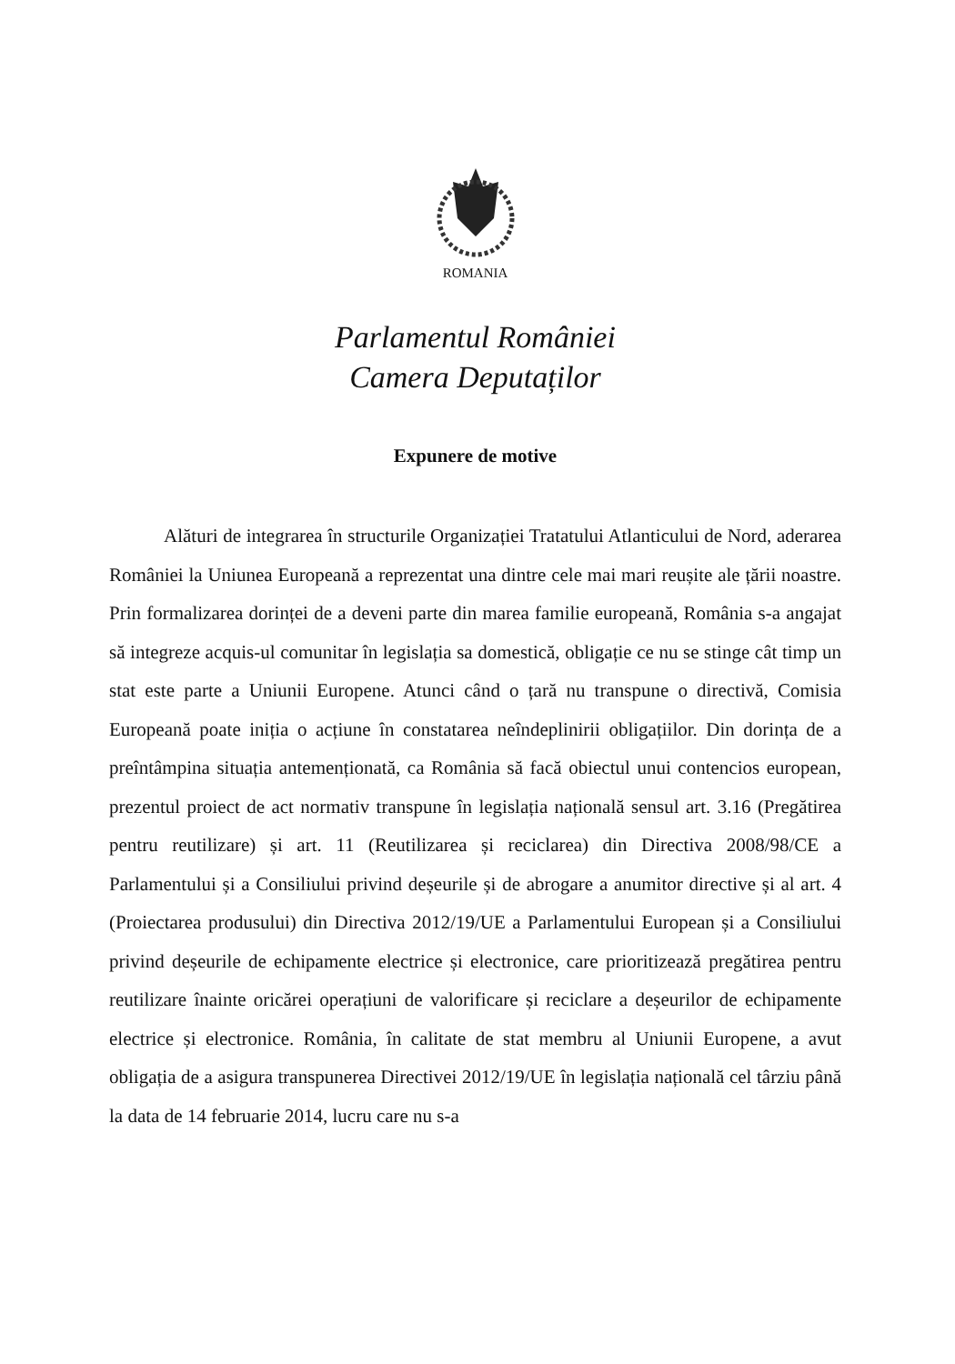ROMANIA
Parlamentul României
Camera Deputaților
Expunere de motive
Alături de integrarea în structurile Organizației Tratatului Atlanticului de Nord, aderarea României la Uniunea Europeană a reprezentat una dintre cele mai mari reușite ale țării noastre. Prin formalizarea dorinței de a deveni parte din marea familie europeană, România s-a angajat să integreze acquis-ul comunitar în legislația sa domestică, obligație ce nu se stinge cât timp un stat este parte a Uniunii Europene. Atunci când o țară nu transpune o directivă, Comisia Europeană poate iniția o acțiune în constatarea neîndeplinirii obligațiilor. Din dorința de a preîntâmpina situația antemenționată, ca România să facă obiectul unui contencios european, prezentul proiect de act normativ transpune în legislația națională sensul art. 3.16 (Pregătirea pentru reutilizare) și art. 11 (Reutilizarea și reciclarea) din Directiva 2008/98/CE a Parlamentului și a Consiliului privind deșeurile și de abrogare a anumitor directive și al art. 4 (Proiectarea produsului) din Directiva 2012/19/UE a Parlamentului European și a Consiliului privind deșeurile de echipamente electrice și electronice, care prioritizează pregătirea pentru reutilizare înainte oricărei operațiuni de valorificare și reciclare a deșeurilor de echipamente electrice și electronice. România, în calitate de stat membru al Uniunii Europene, a avut obligația de a asigura transpunerea Directivei 2012/19/UE în legislația națională cel târziu până la data de 14 februarie 2014, lucru care nu s-a